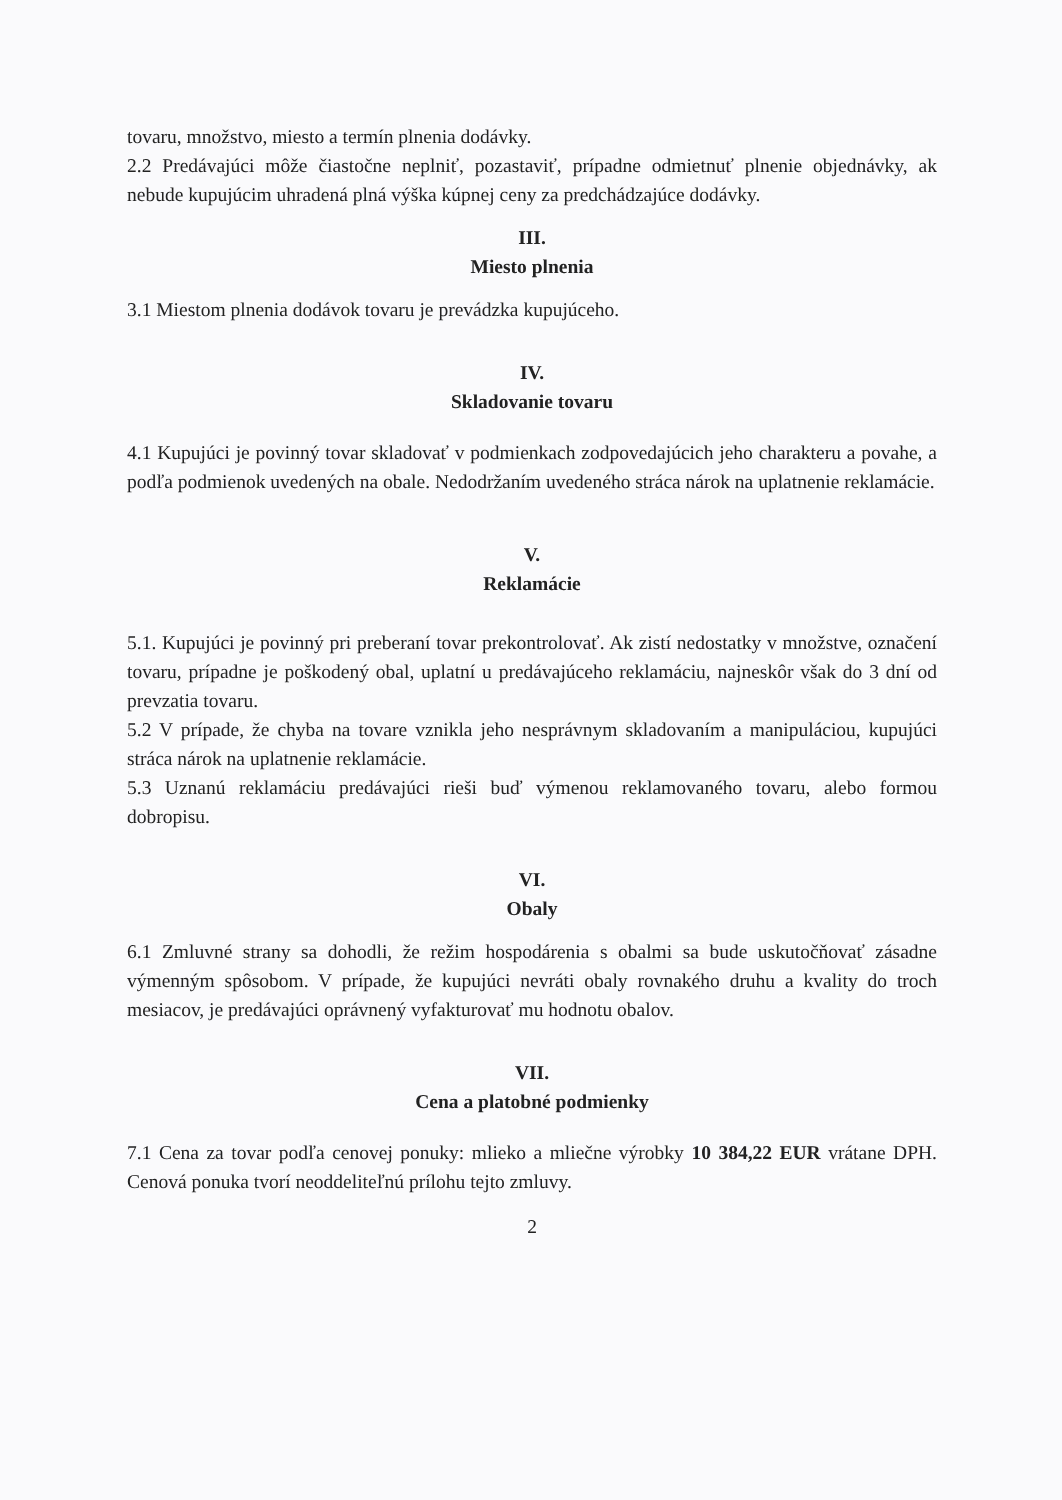tovaru, množstvo, miesto a termín plnenia dodávky.
2.2 Predávajúci môže čiastočne neplniť, pozastaviť, prípadne odmietnuť plnenie objednávky, ak nebude kupujúcim uhradená plná výška kúpnej ceny za predchádzajúce dodávky.
III.
Miesto plnenia
3.1 Miestom plnenia dodávok tovaru je prevádzka kupujúceho.
IV.
Skladovanie tovaru
4.1 Kupujúci je povinný tovar skladovať v podmienkach zodpovedajúcich jeho charakteru a povahe, a podľa podmienok uvedených na obale. Nedodržaním uvedeného stráca nárok na uplatnenie reklamácie.
V.
Reklamácie
5.1. Kupujúci je povinný pri preberaní tovar prekontrolovať. Ak zistí nedostatky v množstve, označení tovaru, prípadne je poškodený obal, uplatní u predávajúceho reklamáciu, najneskôr však do 3 dní od prevzatia tovaru.
5.2 V prípade, že chyba na tovare vznikla jeho nesprávnym skladovaním a manipuláciou, kupujúci stráca nárok na uplatnenie reklamácie.
5.3 Uznanú reklamáciu predávajúci rieši buď výmenou reklamovaného tovaru, alebo formou dobropisu.
VI.
Obaly
6.1 Zmluvné strany sa dohodli, že režim hospodárenia s obalmi sa bude uskutočňovať zásadne výmenným spôsobom. V prípade, že kupujúci nevráti obaly rovnakého druhu a kvality do troch mesiacov, je predávajúci oprávnený vyfakturovať mu hodnotu obalov.
VII.
Cena a platobné podmienky
7.1 Cena za tovar podľa cenovej ponuky: mlieko a mliečne výrobky 10 384,22 EUR vrátane DPH. Cenová ponuka tvorí neoddeliteľnú prílohu tejto zmluvy.
2